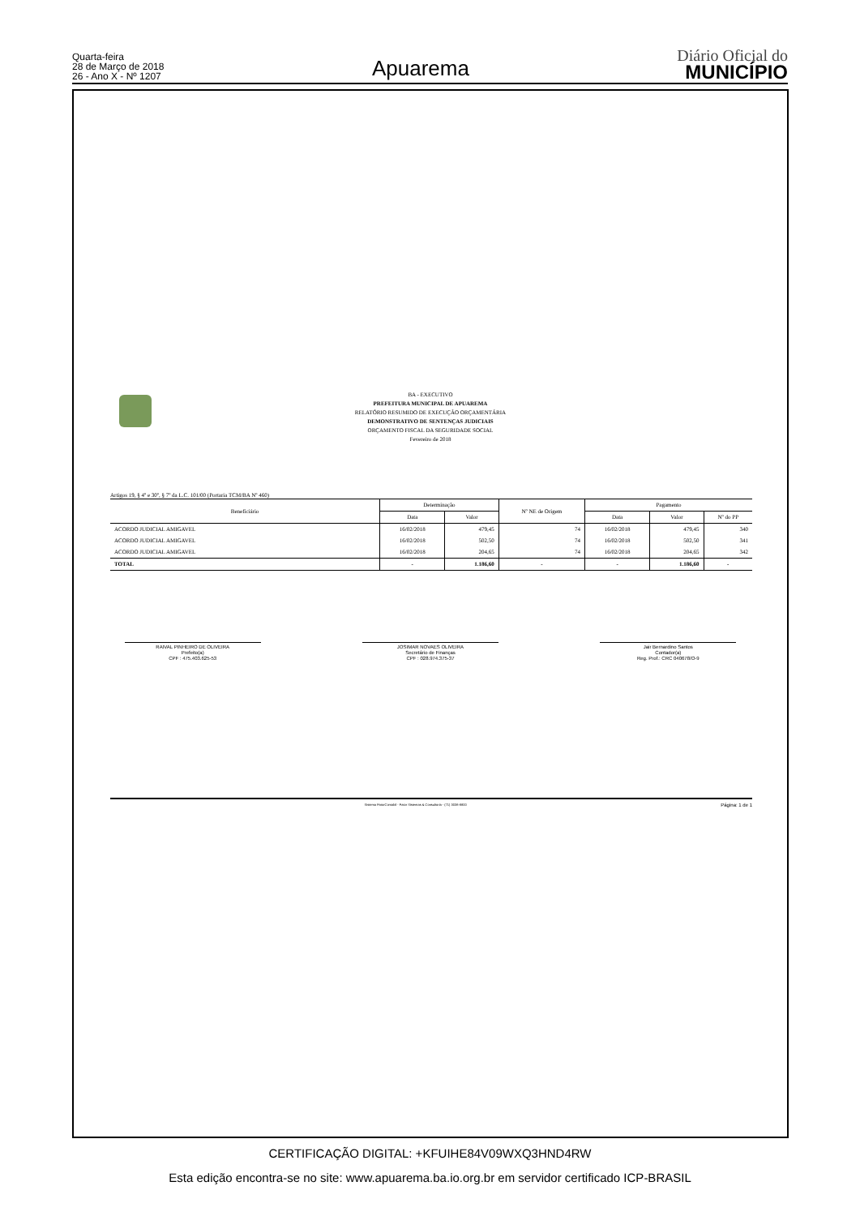Quarta-feira
28 de Março de 2018
26 - Ano X - Nº 1207
Apuarema
Diário Oficial do
MUNICÍPIO
BA - EXECUTIVO
PREFEITURA MUNICIPAL DE APUAREMA
RELATÓRIO RESUMIDO DE EXECUÇÃO ORÇAMENTÁRIA
DEMONSTRATIVO DE SENTENÇAS JUDICIAIS
ORÇAMENTO FISCAL DA SEGURIDADE SOCIAL
Fevereiro de 2018
Artigos 19, § 4º e 30º, § 7º da L.C. 101/00 (Portaria TCM/BA Nº 460)
| Beneficiário | Determinação | | Nº NE de Origem | Pagamento | | |
| --- | --- | --- | --- | --- | --- | --- |
| | Data | Valor | | Data | Valor | Nº do PP |
| ACORDO JUDICIAL AMIGAVEL | 16/02/2018 | 479,45 | 74 | 16/02/2018 | 479,45 | 340 |
| ACORDO JUDICIAL AMIGAVEL | 16/02/2018 | 502,50 | 74 | 16/02/2018 | 502,50 | 341 |
| ACORDO JUDICIAL AMIGAVEL | 16/02/2018 | 204,65 | 74 | 16/02/2018 | 204,65 | 342 |
| TOTAL | - | 1.186,60 | - | - | 1.186,60 | - |
RAIVAL PINHEIRO DE OLIVEIRA
Prefeito(a)
CPF : 475.403.625-53
JOSIMAR NOVAES OLIVEIRA
Secretário de Finanças
CPF : 028.974.375-37
Jair Bernardino Santos
Contador(a)
Reg. Prof.: CRC 040678/O-9
Sistema FatorContabil - Fator Sistemas & Consultoria - (71) 3038-8800 Página: 1 de 1
CERTIFICAÇÃO DIGITAL: +KFUIHE84V09WXQ3HND4RW
Esta edição encontra-se no site: www.apuarema.ba.io.org.br em servidor certificado ICP-BRASIL